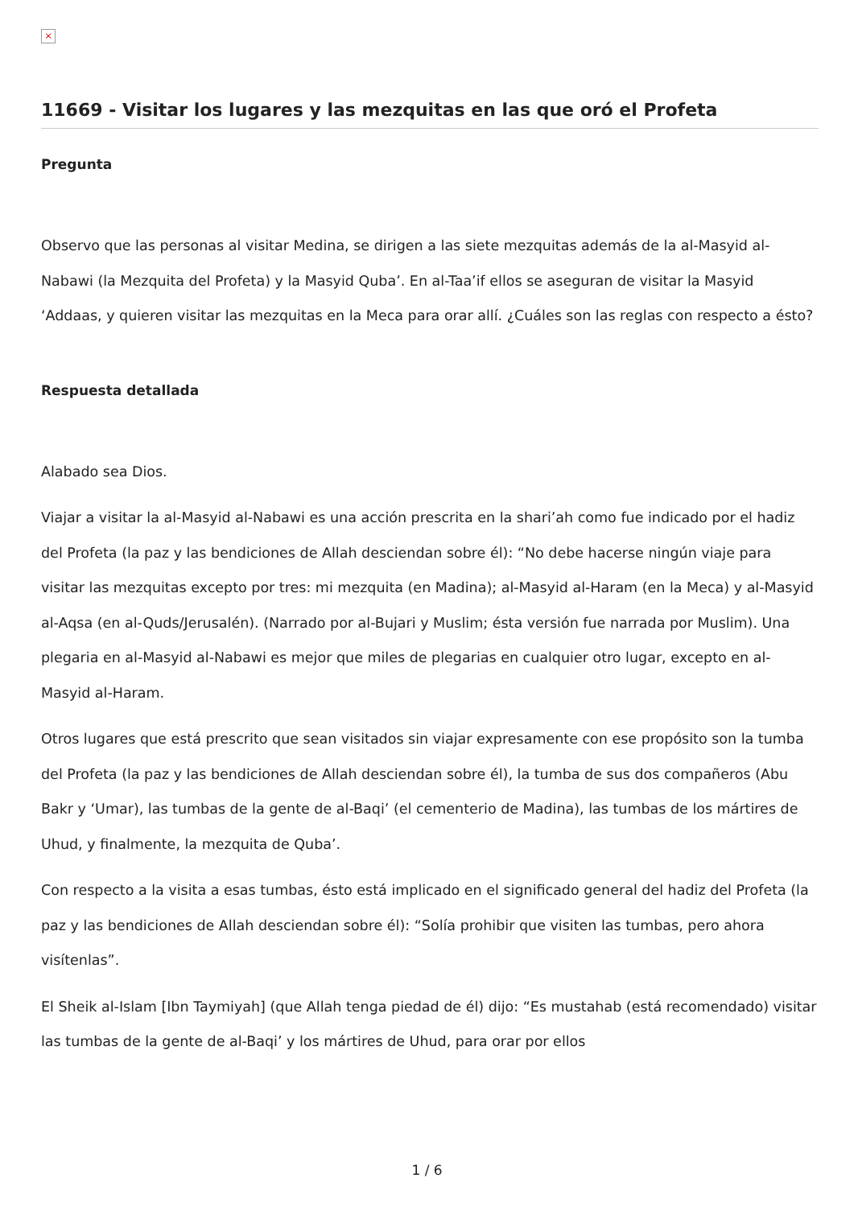×
11669 - Visitar los lugares y las mezquitas en las que oró el Profeta
Pregunta
Observo que las personas al visitar Medina, se dirigen a las siete mezquitas además de la al-Masyid al-Nabawi (la Mezquita del Profeta) y la Masyid Quba’. En al-Taa’if ellos se aseguran de visitar la Masyid ‘Addaas, y quieren visitar las mezquitas en la Meca para orar allí. ¿Cuáles son las reglas con respecto a ésto?
Respuesta detallada
Alabado sea Dios.
Viajar a visitar la al-Masyid al-Nabawi es una acción prescrita en la shari’ah como fue indicado por el hadiz del Profeta (la paz y las bendiciones de Allah desciendan sobre él): “No debe hacerse ningún viaje para visitar las mezquitas excepto por tres: mi mezquita (en Madina); al-Masyid al-Haram (en la Meca) y al-Masyid al-Aqsa (en al-Quds/Jerusalén). (Narrado por al-Bujari y Muslim; ésta versión fue narrada por Muslim). Una plegaria en al-Masyid al-Nabawi es mejor que miles de plegarias en cualquier otro lugar, excepto en al-Masyid al-Haram.
Otros lugares que está prescrito que sean visitados sin viajar expresamente con ese propósito son la tumba del Profeta (la paz y las bendiciones de Allah desciendan sobre él), la tumba de sus dos compañeros (Abu Bakr y ‘Umar), las tumbas de la gente de al-Baqi’ (el cementerio de Madina), las tumbas de los mártires de Uhud, y finalmente, la mezquita de Quba’.
Con respecto a la visita a esas tumbas, ésto está implicado en el significado general del hadiz del Profeta (la paz y las bendiciones de Allah desciendan sobre él): “Solía prohibir que visiten las tumbas, pero ahora visítenlas”.
El Sheik al-Islam [Ibn Taymiyah] (que Allah tenga piedad de él) dijo: “Es mustahab (está recomendado) visitar las tumbas de la gente de al-Baqi’ y los mártires de Uhud, para orar por ellos
1 / 6